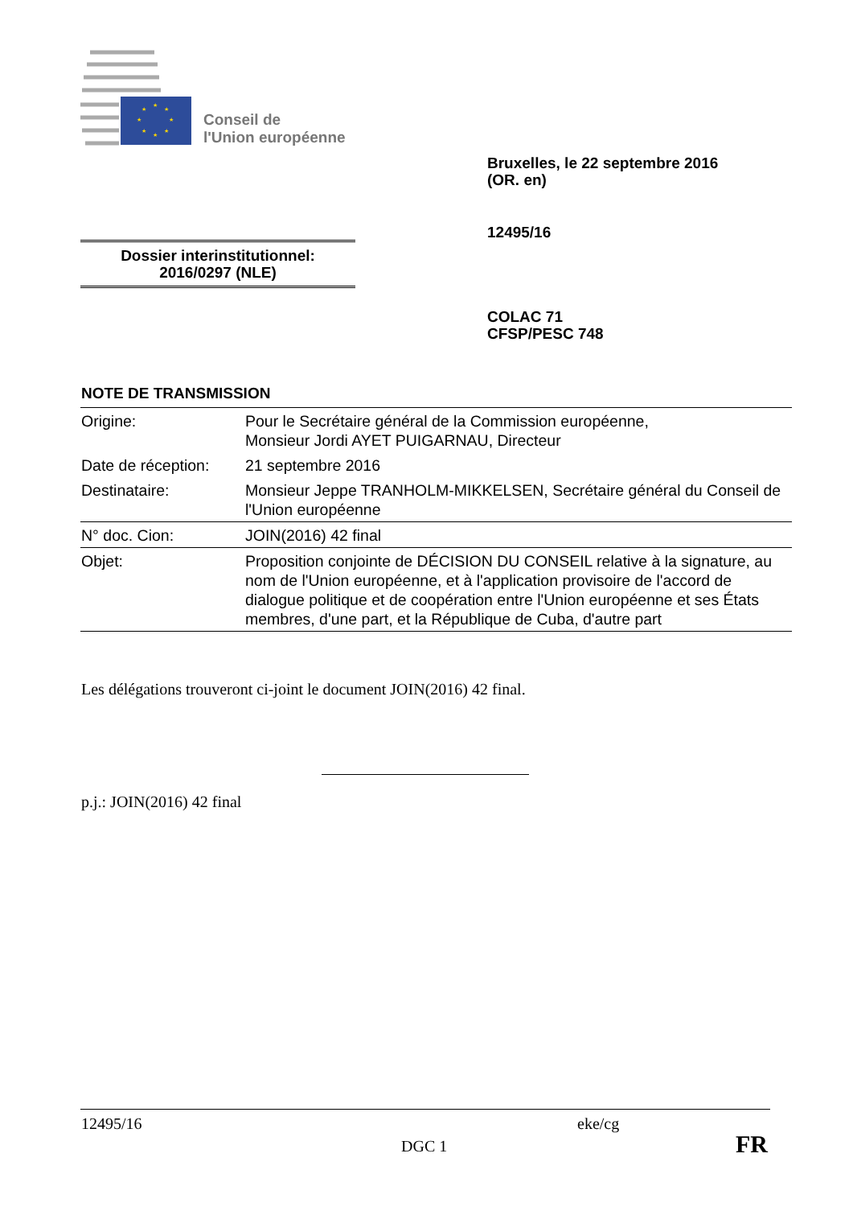★
★
★
★
★
★
★
★
Conseil de
l'Union européenne
Bruxelles, le 22 septembre 2016
(OR. en)
12495/16
Dossier interinstitutionnel:
2016/0297 (NLE)
COLAC 71
CFSP/PESC 748
NOTE DE TRANSMISSION
| Origine: | Pour le Secrétaire général de la Commission européenne, Monsieur Jordi AYET PUIGARNAU, Directeur |
| Date de réception: | 21 septembre 2016 |
| Destinataire: | Monsieur Jeppe TRANHOLM-MIKKELSEN, Secrétaire général du Conseil de l'Union européenne |
| N° doc. Cion: | JOIN(2016) 42 final |
| Objet: | Proposition conjointe de DÉCISION DU CONSEIL relative à la signature, au nom de l'Union européenne, et à l'application provisoire de l'accord de dialogue politique et de coopération entre l'Union européenne et ses États membres, d'une part, et la République de Cuba, d'autre part |
Les délégations trouveront ci-joint le document JOIN(2016) 42 final.
p.j.: JOIN(2016) 42 final
12495/16 eke/cg
DGC 1 FR